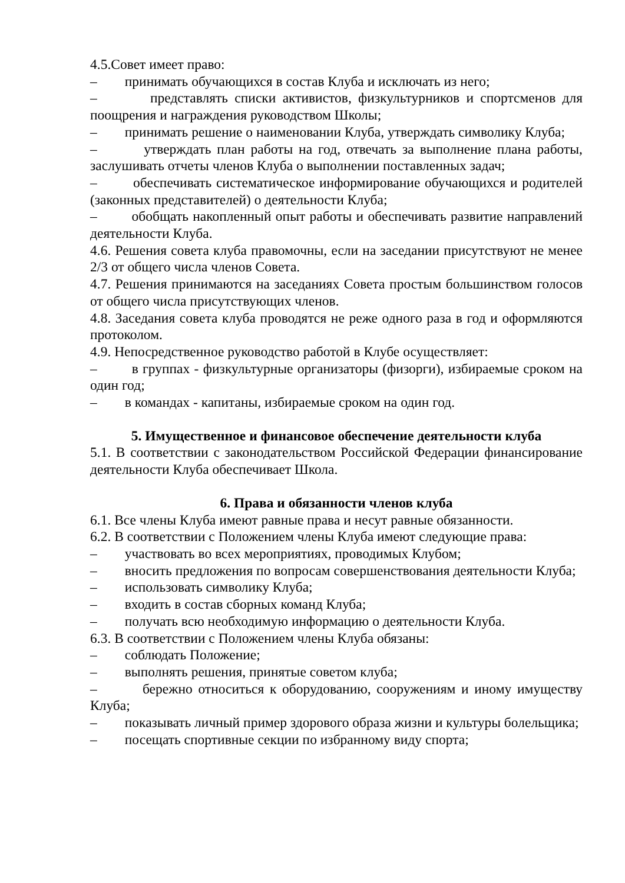4.5.Совет имеет право:
– принимать обучающихся в состав Клуба и исключать из него;
– представлять списки активистов, физкультурников и спортсменов для поощрения и награждения руководством Школы;
– принимать решение о наименовании Клуба, утверждать символику Клуба;
– утверждать план работы на год, отвечать за выполнение плана работы, заслушивать отчеты членов Клуба о выполнении поставленных задач;
– обеспечивать систематическое информирование обучающихся и родителей (законных представителей) о деятельности Клуба;
– обобщать накопленный опыт работы и обеспечивать развитие направлений деятельности Клуба.
4.6. Решения совета клуба правомочны, если на заседании присутствуют не менее 2/3 от общего числа членов Совета.
4.7. Решения принимаются на заседаниях Совета простым большинством голосов от общего числа присутствующих членов.
4.8. Заседания совета клуба проводятся не реже одного раза в год и оформляются протоколом.
4.9. Непосредственное руководство работой в Клубе осуществляет:
– в группах - физкультурные организаторы (физорги), избираемые сроком на один год;
– в командах - капитаны, избираемые сроком на один год.
5. Имущественное и финансовое обеспечение деятельности клуба
5.1. В соответствии с законодательством Российской Федерации финансирование деятельности Клуба обеспечивает Школа.
6. Права и обязанности членов клуба
6.1. Все члены Клуба имеют равные права и несут равные обязанности.
6.2. В соответствии с Положением члены Клуба имеют следующие права:
– участвовать во всех мероприятиях, проводимых Клубом;
– вносить предложения по вопросам совершенствования деятельности Клуба;
– использовать символику Клуба;
– входить в состав сборных команд Клуба;
– получать всю необходимую информацию о деятельности Клуба.
6.3. В соответствии с Положением члены Клуба обязаны:
– соблюдать Положение;
– выполнять решения, принятые советом клуба;
– бережно относиться к оборудованию, сооружениям и иному имуществу Клуба;
– показывать личный пример здорового образа жизни и культуры болельщика;
– посещать спортивные секции по избранному виду спорта;